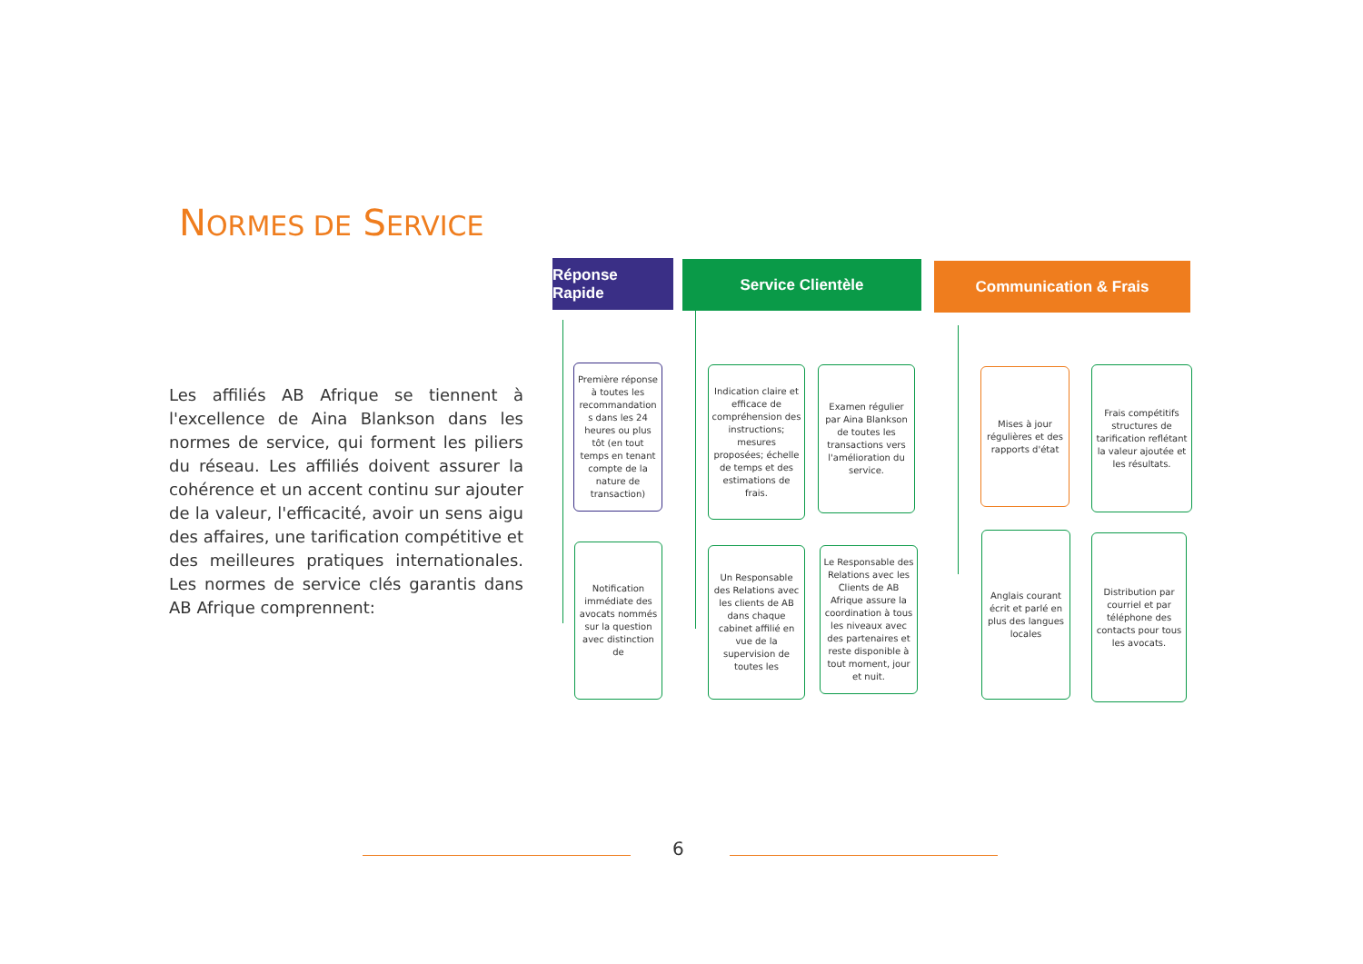NORMES DE SERVICE
Les affiliés AB Afrique se tiennent à l'excellence de Aina Blankson dans les normes de service, qui forment les piliers du réseau. Les affiliés doivent assurer la cohérence et un accent continu sur ajouter de la valeur, l'efficacité, avoir un sens aigu des affaires, une tarification compétitive et des meilleures pratiques internationales. Les normes de service clés garantis dans AB Afrique comprennent:
Réponse Rapide
Service Clientèle Communication & Frais
Première réponse à toutes les recommandation s dans les 24 heures ou plus tôt (en tout temps en tenant compte de la nature de transaction)
Notification immédiate des avocats nommés sur la question avec distinction de
Indication claire et efficace de compréhension des instructions; mesures proposées; échelle de temps et des estimations de frais.
Examen régulier par Aina Blankson de toutes les transactions vers l'amélioration du service.
Un Responsable des Relations avec les clients de AB dans chaque cabinet affilié en vue de la supervision de toutes les
Le Responsable des Relations avec les Clients de AB Afrique assure la coordination à tous les niveaux avec des partenaires et reste disponible à tout moment, jour et nuit.
Mises à jour régulières et des rapports d'état
Frais compétitifs structures de tarification reflétant la valeur ajoutée et les résultats.
Anglais courant écrit et parlé en plus des langues locales
Distribution par courriel et par téléphone des contacts pour tous les avocats.
6